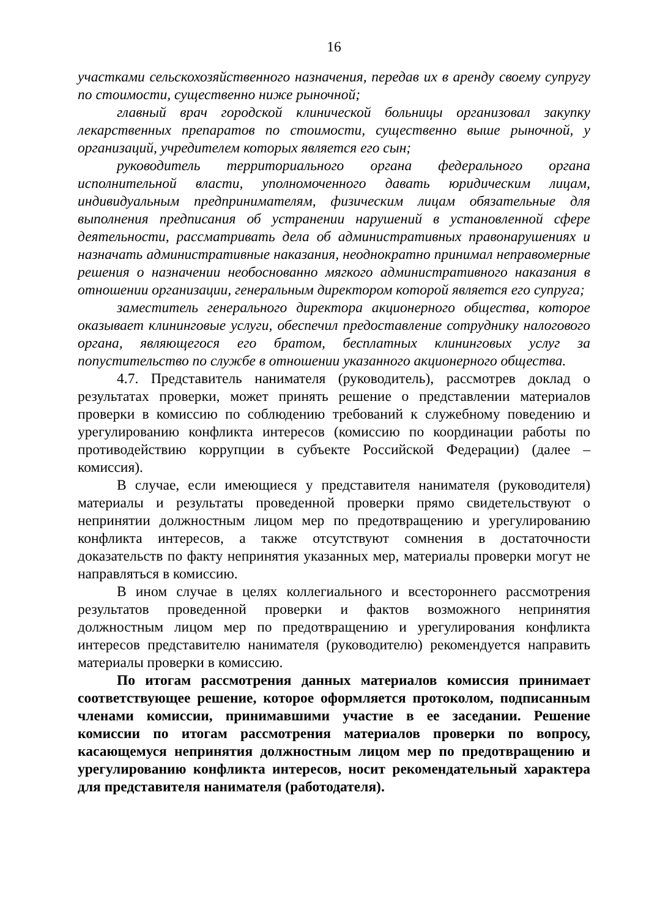16
участками сельскохозяйственного назначения, передав их в аренду своему супругу по стоимости, существенно ниже рыночной;
главный врач городской клинической больницы организовал закупку лекарственных препаратов по стоимости, существенно выше рыночной, у организаций, учредителем которых является его сын;
руководитель территориального органа федерального органа исполнительной власти, уполномоченного давать юридическим лицам, индивидуальным предпринимателям, физическим лицам обязательные для выполнения предписания об устранении нарушений в установленной сфере деятельности, рассматривать дела об административных правонарушениях и назначать административные наказания, неоднократно принимал неправомерные решения о назначении необоснованно мягкого административного наказания в отношении организации, генеральным директором которой является его супруга;
заместитель генерального директора акционерного общества, которое оказывает клининговые услуги, обеспечил предоставление сотруднику налогового органа, являющегося его братом, бесплатных клининговых услуг за попустительство по службе в отношении указанного акционерного общества.
4.7. Представитель нанимателя (руководитель), рассмотрев доклад о результатах проверки, может принять решение о представлении материалов проверки в комиссию по соблюдению требований к служебному поведению и урегулированию конфликта интересов (комиссию по координации работы по противодействию коррупции в субъекте Российской Федерации) (далее – комиссия).
В случае, если имеющиеся у представителя нанимателя (руководителя) материалы и результаты проведенной проверки прямо свидетельствуют о непринятии должностным лицом мер по предотвращению и урегулированию конфликта интересов, а также отсутствуют сомнения в достаточности доказательств по факту непринятия указанных мер, материалы проверки могут не направляться в комиссию.
В ином случае в целях коллегиального и всестороннего рассмотрения результатов проведенной проверки и фактов возможного непринятия должностным лицом мер по предотвращению и урегулирования конфликта интересов представителю нанимателя (руководителю) рекомендуется направить материалы проверки в комиссию.
По итогам рассмотрения данных материалов комиссия принимает соответствующее решение, которое оформляется протоколом, подписанным членами комиссии, принимавшими участие в ее заседании. Решение комиссии по итогам рассмотрения материалов проверки по вопросу, касающемуся непринятия должностным лицом мер по предотвращению и урегулированию конфликта интересов, носит рекомендательный характера для представителя нанимателя (работодателя).